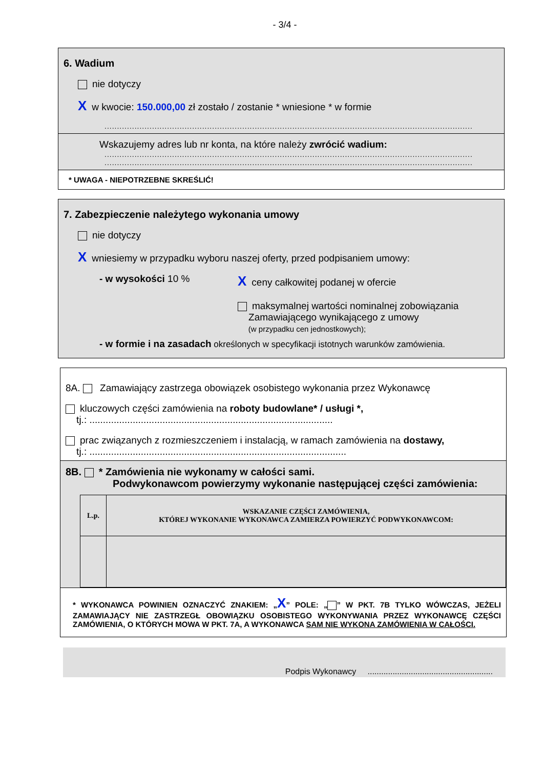- 3/4 -
6. Wadium
nie dotyczy
Xw kwocie: 150.000,00 zł zostało / zostanie * wniesione * w formie
...................................................................................................................................................
Wskazujemy adres lub nr konta, na które należy zwrócić wadium:
...................................................................................................................................................
...................................................................................................................................................
* UWAGA - NIEPOTRZEBNE SKREŚLIĆ!
7. Zabezpieczenie należytego wykonania umowy
nie dotyczy
Xwniesiemy w przypadku wyboru naszej oferty, przed podpisaniem umowy:
- w wysokości 10 %
Xceny całkowitej podanej w ofercie
maksymalnej wartości nominalnej zobowiązania
Zamawiającego wynikającego z umowy
(w przypadku cen jednostkowych);
- w formie i na zasadach określonych w specyfikacji istotnych warunków zamówienia.
8A. Zamawiający zastrzega obowiązek osobistego wykonania przez Wykonawcę
kluczowych części zamówienia na roboty budowlane* / usługi *,
tj.: ..........................................................................................
prac związanych z rozmieszczeniem i instalacją, w ramach zamówienia na dostawy,
tj.: ...............................................................................................
8B. * Zamówienia nie wykonamy w całości sami.
Podwykonawcom powierzymy wykonanie następującej części zamówienia:
| L.p. | WSKAZANIE CZĘŚCI ZAMÓWIENIA, KTÓREJ WYKONANIE WYKONAWCA ZAMIERZA POWIERZYĆ PODWYKONAWCOM: |
| --- | --- |
* WYKONAWCA POWINIEN OZNACZYĆ ZNAKIEM: „X” POLE: „ ” W PKT. 7B TYLKO WÓWCZAS, JEŻELI ZAMAWIAJĄCY NIE ZASTRZEGŁ OBOWIĄZKU OSOBISTEGO WYKONYWANIA PRZEZ WYKONAWCĘ CZĘŚCI ZAMÓWIENIA, O KTÓRYCH MOWA W PKT. 7A, A WYKONAWCA SAM NIE WYKONA ZAMÓWIENIA W CAŁOŚCI.
Podpis Wykonawcy .......................................................